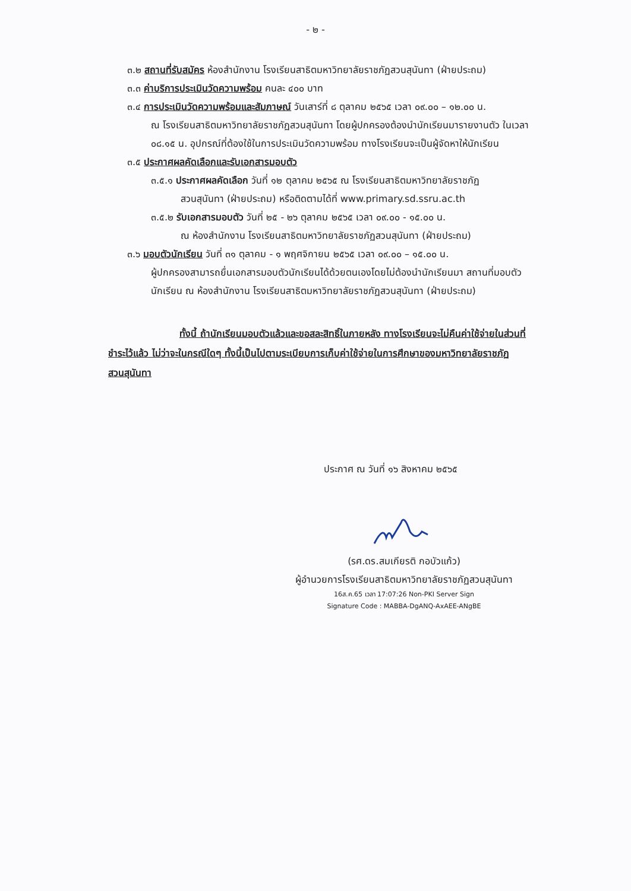- ๒ -
๓.๒ สถานที่รับสมัคร ห้องสำนักงาน โรงเรียนสาธิตมหาวิทยาลัยราชภัฏสวนสุนันทา (ฝ่ายประถม)
๓.๓ ค่าบริการประเมินวัดความพร้อม คนละ ๔๐๐ บาท
๓.๔ การประเมินวัดความพร้อมและสัมภาษณ์ วันเสาร์ที่ ๘ ตุลาคม ๒๕๖๕ เวลา ๐๙.๐๐ – ๑๒.๐๐ น.
ณ โรงเรียนสาธิตมหาวิทยาลัยราชภัฏสวนสุนันทา โดยผู้ปกครองต้องนำนักเรียนมารายงานตัว ในเวลา ๐๘.๑๕ น. อุปกรณ์ที่ต้องใช้ในการประเมินวัดความพร้อม ทางโรงเรียนจะเป็นผู้จัดหาให้นักเรียน
๓.๕ ประกาศผลคัดเลือกและรับเอกสารมอบตัว
๓.๕.๑ ประกาศผลคัดเลือก วันที่ ๑๒ ตุลาคม ๒๕๖๕ ณ โรงเรียนสาธิตมหาวิทยาลัยราชภัฏ
สวนสุนันทา (ฝ่ายประถม) หรือติดตามได้ที่ www.primary.sd.ssru.ac.th
๓.๕.๒ รับเอกสารมอบตัว วันที่ ๒๕ - ๒๖ ตุลาคม ๒๕๖๕ เวลา ๐๙.๐๐ - ๑๕.๐๐ น.
ณ ห้องสำนักงาน โรงเรียนสาธิตมหาวิทยาลัยราชภัฏสวนสุนันทา (ฝ่ายประถม)
๓.๖ มอบตัวนักเรียน วันที่ ๓๑ ตุลาคม - ๑ พฤศจิกายน ๒๕๖๕ เวลา ๐๙.๐๐ – ๑๕.๐๐ น.
ผู้ปกครองสามารถยื่นเอกสารมอบตัวนักเรียนได้ด้วยตนเองโดยไม่ต้องนำนักเรียนมา สถานที่มอบตัวนักเรียน ณ ห้องสำนักงาน โรงเรียนสาธิตมหาวิทยาลัยราชภัฏสวนสุนันทา (ฝ่ายประถม)
ทั้งนี้ ถ้านักเรียนมอบตัวแล้วและขอสละสิทธิ์ในภายหลัง ทางโรงเรียนจะไม่คืนค่าใช้จ่ายในส่วนที่ชำระไว้แล้ว ไม่ว่าจะในกรณีใดๆ ทั้งนี้เป็นไปตามระเบียบการเก็บค่าใช้จ่ายในการศึกษาของมหาวิทยาลัยราชภัฏสวนสุนันทา
ประกาศ ณ วันที่ ๑๖ สิงหาคม ๒๕๖๕
(รศ.ดร.สมเกียรติ กอบัวแก้ว)
ผู้อำนวยการโรงเรียนสาธิตมหาวิทยาลัยราชภัฏสวนสุนันทา
16ส.ค.65 เวลา 17:07:26 Non-PKI Server Sign
Signature Code : MABBA-DgANQ-AxAEE-ANgBE